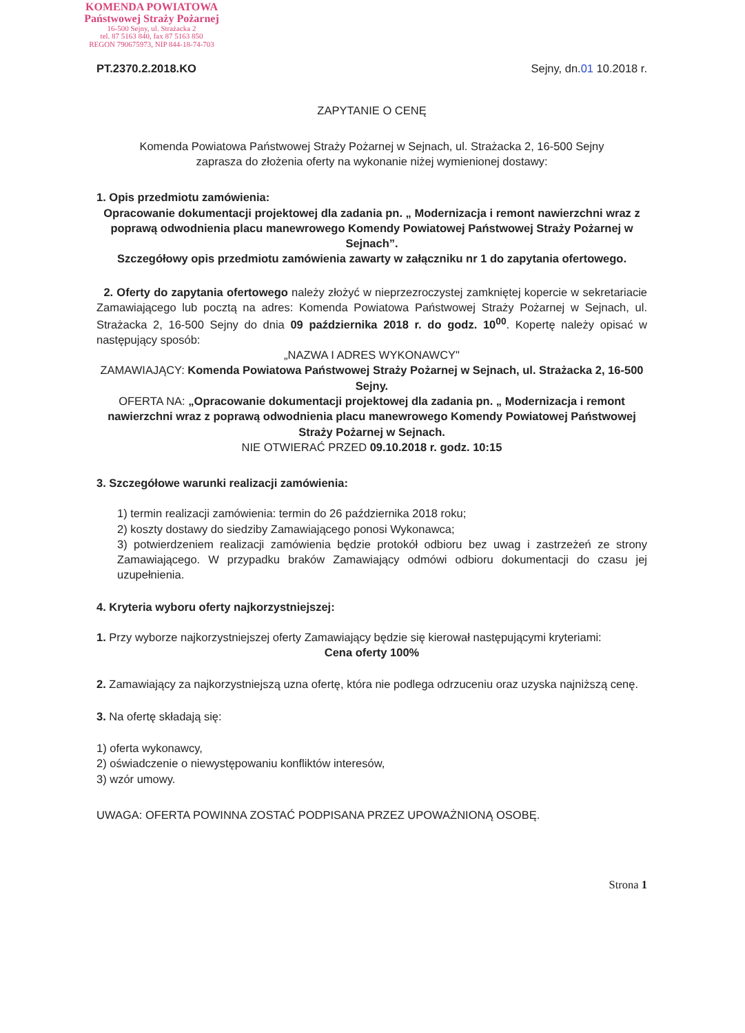KOMENDA POWIATOWA
Państwowej Straży Pożarnej
16-500 Sejny, ul. Strażacka 2
tel. 87 5163 840, fax 87 5163 850
REGON 790675973, NIP 844-18-74-703
PT.2370.2.2018.KO Sejny, dn.01 10.2018 r.
ZAPYTANIE O CENĘ
Komenda Powiatowa Państwowej Straży Pożarnej w Sejnach, ul. Strażacka 2, 16-500 Sejny
zaprasza do złożenia oferty na wykonanie niżej wymienionej dostawy:
1. Opis przedmiotu zamówienia:
Opracowanie dokumentacji projektowej dla zadania pn. „ Modernizacja i remont nawierzchni wraz z poprawą odwodnienia placu manewrowego Komendy Powiatowej Państwowej Straży Pożarnej w Sejnach”.
Szczegółowy opis przedmiotu zamówienia zawarty w załączniku nr 1 do zapytania ofertowego.
2. Oferty do zapytania ofertowego należy złożyć w nieprzezroczystej zamkniętej kopercie w sekretariacie Zamawiającego lub pocztą na adres: Komenda Powiatowa Państwowej Straży Pożarnej w Sejnach, ul. Strażacka 2, 16-500 Sejny do dnia 09 października 2018 r. do godz. 10<sup>00</sup>. Kopertę należy opisać w następujący sposób:
„NAZWA I ADRES WYKONAWCY"
ZAMAWIAJĄCY: Komenda Powiatowa Państwowej Straży Pożarnej w Sejnach, ul. Strażacka 2, 16-500 Sejny.
OFERTA NA: „Opracowanie dokumentacji projektowej dla zadania pn. „ Modernizacja i remont nawierzchni wraz z poprawą odwodnienia placu manewrowego Komendy Powiatowej Państwowej Straży Pożarnej w Sejnach.
NIE OTWIERAĆ PRZED 09.10.2018 r. godz. 10:15
3. Szczegółowe warunki realizacji zamówienia:
1) termin realizacji zamówienia: termin do 26 października 2018 roku;
2) koszty dostawy do siedziby Zamawiającego ponosi Wykonawca;
3) potwierdzeniem realizacji zamówienia będzie protokół odbioru bez uwag i zastrzeżeń ze strony Zamawiającego. W przypadku braków Zamawiający odmówi odbioru dokumentacji do czasu jej uzupełnienia.
4. Kryteria wyboru oferty najkorzystniejszej:
1. Przy wyborze najkorzystniejszej oferty Zamawiający będzie się kierował następującymi kryteriami:
Cena oferty 100%
2. Zamawiający za najkorzystniejszą uzna ofertę, która nie podlega odrzuceniu oraz uzyska najniższą cenę.
3. Na ofertę składają się:
1) oferta wykonawcy,
2) oświadczenie o niewystępowaniu konfliktów interesów,
3) wzór umowy.
UWAGA: OFERTA POWINNA ZOSTAĆ PODPISANA PRZEZ UPOWAŻNIONĄ OSOBĘ.
Strona 1